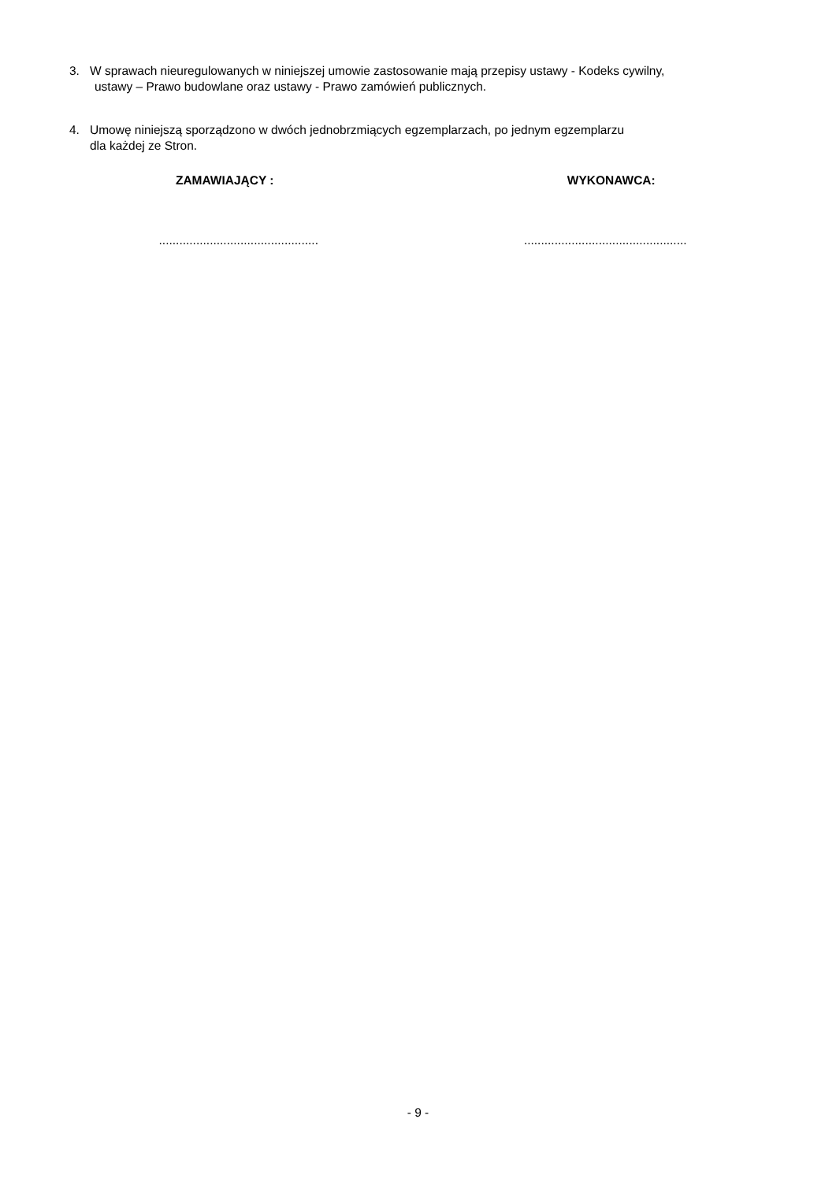3. W sprawach nieuregulowanych w niniejszej umowie zastosowanie mają przepisy ustawy - Kodeks cywilny,
ustawy – Prawo budowlane oraz ustawy - Prawo zamówień publicznych.
4. Umowę niniejszą sporządzono w dwóch jednobrzmiących egzemplarzach, po jednym egzemplarzu
dla każdej ze Stron.
ZAMAWIAJĄCY : WYKONAWCA:
...............................................
................................................
- 9 -